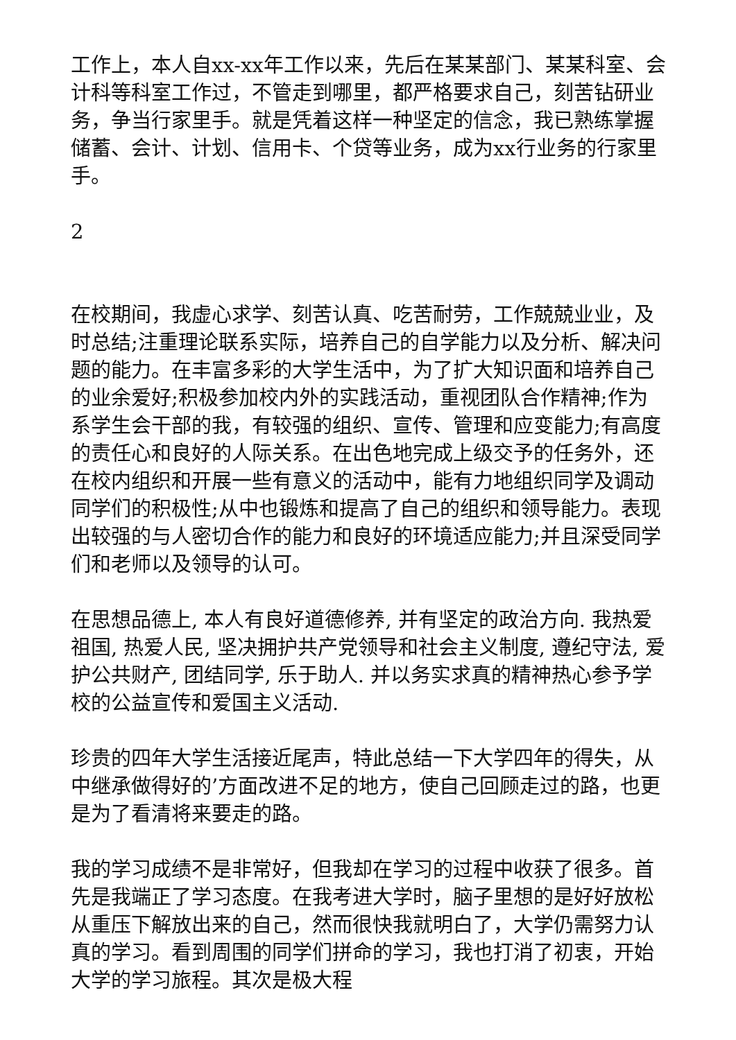工作上，本人自xx-xx年工作以来，先后在某某部门、某某科室、会计科等科室工作过，不管走到哪里，都严格要求自己，刻苦钻研业务，争当行家里手。就是凭着这样一种坚定的信念，我已熟练掌握储蓄、会计、计划、信用卡、个贷等业务，成为xx行业务的行家里手。
2
在校期间，我虚心求学、刻苦认真、吃苦耐劳，工作兢兢业业，及时总结;注重理论联系实际，培养自己的自学能力以及分析、解决问题的能力。在丰富多彩的大学生活中，为了扩大知识面和培养自己的业余爱好;积极参加校内外的实践活动，重视团队合作精神;作为系学生会干部的我，有较强的组织、宣传、管理和应变能力;有高度的责任心和良好的人际关系。在出色地完成上级交予的任务外，还在校内组织和开展一些有意义的活动中，能有力地组织同学及调动同学们的积极性;从中也锻炼和提高了自己的组织和领导能力。表现出较强的与人密切合作的能力和良好的环境适应能力;并且深受同学们和老师以及领导的认可。
在思想品德上, 本人有良好道德修养, 并有坚定的政治方向. 我热爱祖国, 热爱人民, 坚决拥护共产党领导和社会主义制度, 遵纪守法, 爱护公共财产, 团结同学, 乐于助人. 并以务实求真的精神热心参予学校的公益宣传和爱国主义活动.
珍贵的四年大学生活接近尾声，特此总结一下大学四年的得失，从中继承做得好的’方面改进不足的地方，使自己回顾走过的路，也更是为了看清将来要走的路。
我的学习成绩不是非常好，但我却在学习的过程中收获了很多。首先是我端正了学习态度。在我考进大学时，脑子里想的是好好放松从重压下解放出来的自己，然而很快我就明白了，大学仍需努力认真的学习。看到周围的同学们拼命的学习，我也打消了初衷，开始大学的学习旅程。其次是极大程